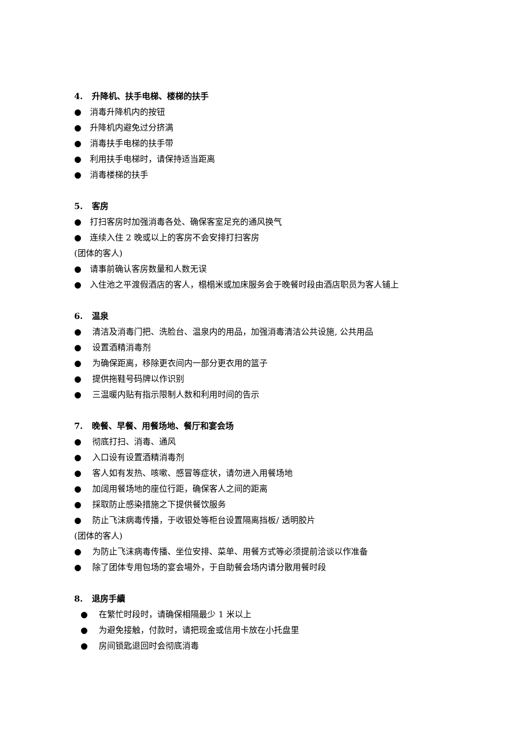4. 升降机、扶手电梯、楼梯的扶手
● 消毒升降机内的按钮
● 升降机内避免过分挤满
● 消毒扶手电梯的扶手带
● 利用扶手电梯时，请保持适当距离
● 消毒楼梯的扶手
5. 客房
● 打扫客房时加强消毒各处、确保客室足充的通风换气
● 连续入住 2 晚或以上的客房不会安排打扫客房
(团体的客人)
● 请事前确认客房数量和人数无误
● 入住池之平渡假酒店的客人，榻榻米或加床服务会于晚餐时段由酒店职员为客人铺上
6. 温泉
● 清洁及消毒门把、洗脸台、温泉内的用品，加强消毒清洁公共设施, 公共用品
● 设置酒精消毒剂
● 为确保距离，移除更衣间内一部分更衣用的篮子
● 提供拖鞋号码牌以作识别
● 三温暖内贴有指示限制人数和利用时间的告示
7. 晚餐、早餐、用餐场地、餐厅和宴会场
● 彻底打扫、消毒、通风
● 入口设有设置酒精消毒剂
● 客人如有发热、咳嗽、感冒等症状，请勿进入用餐场地
● 加阔用餐场地的座位行距，确保客人之间的距离
● 採取防止感染措施之下提供餐饮服务
● 防止飞沫病毒传播，于收银处等柜台设置隔离挡板/ 透明胶片
(团体的客人)
● 为防止飞沫病毒传播、坐位安排、菜单、用餐方式等必须提前洽谈以作准备
● 除了团体专用包场的宴会場外，于自助餐会场内请分散用餐时段
8. 退房手續
● 在繁忙时段时，请确保相隔最少 1 米以上
● 为避免接触，付款时，请把现金或信用卡放在小托盘里
● 房间锁匙退回时会彻底消毒